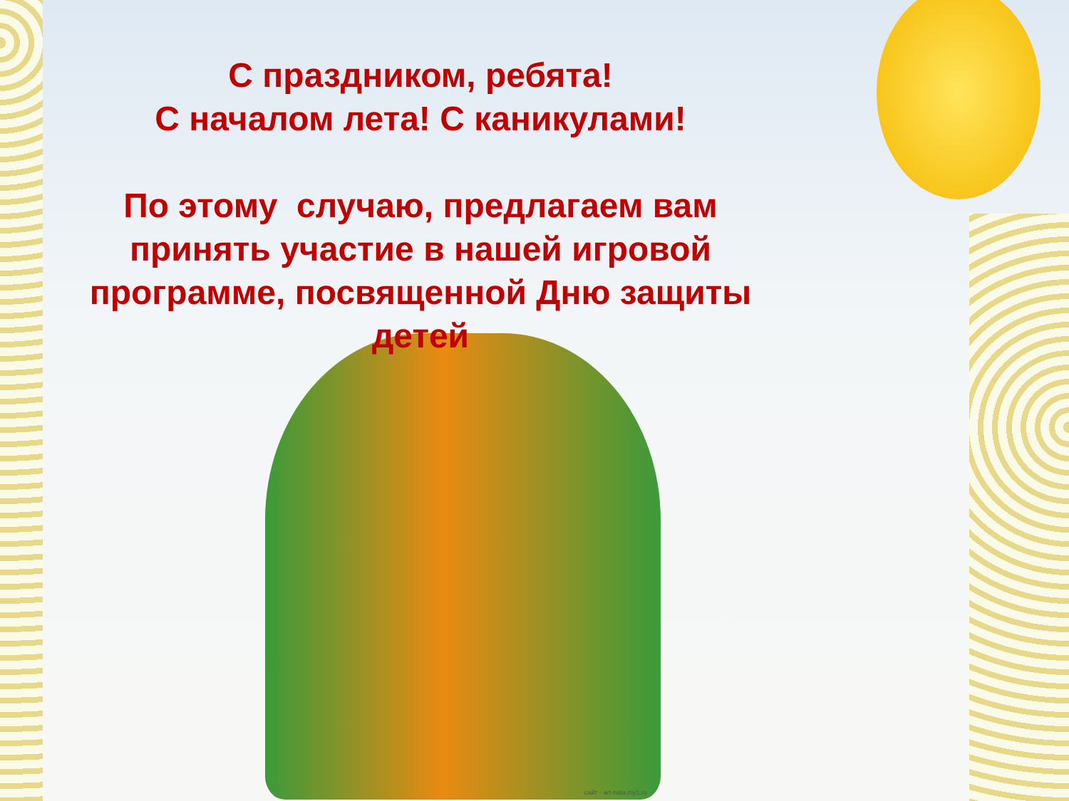С праздником, ребята!
С началом лета! С каникулами!
По этому случаю, предлагаем вам принять участие в нашей игровой программе, посвященной Дню защиты детей
сайт - art-nata.my1.ru